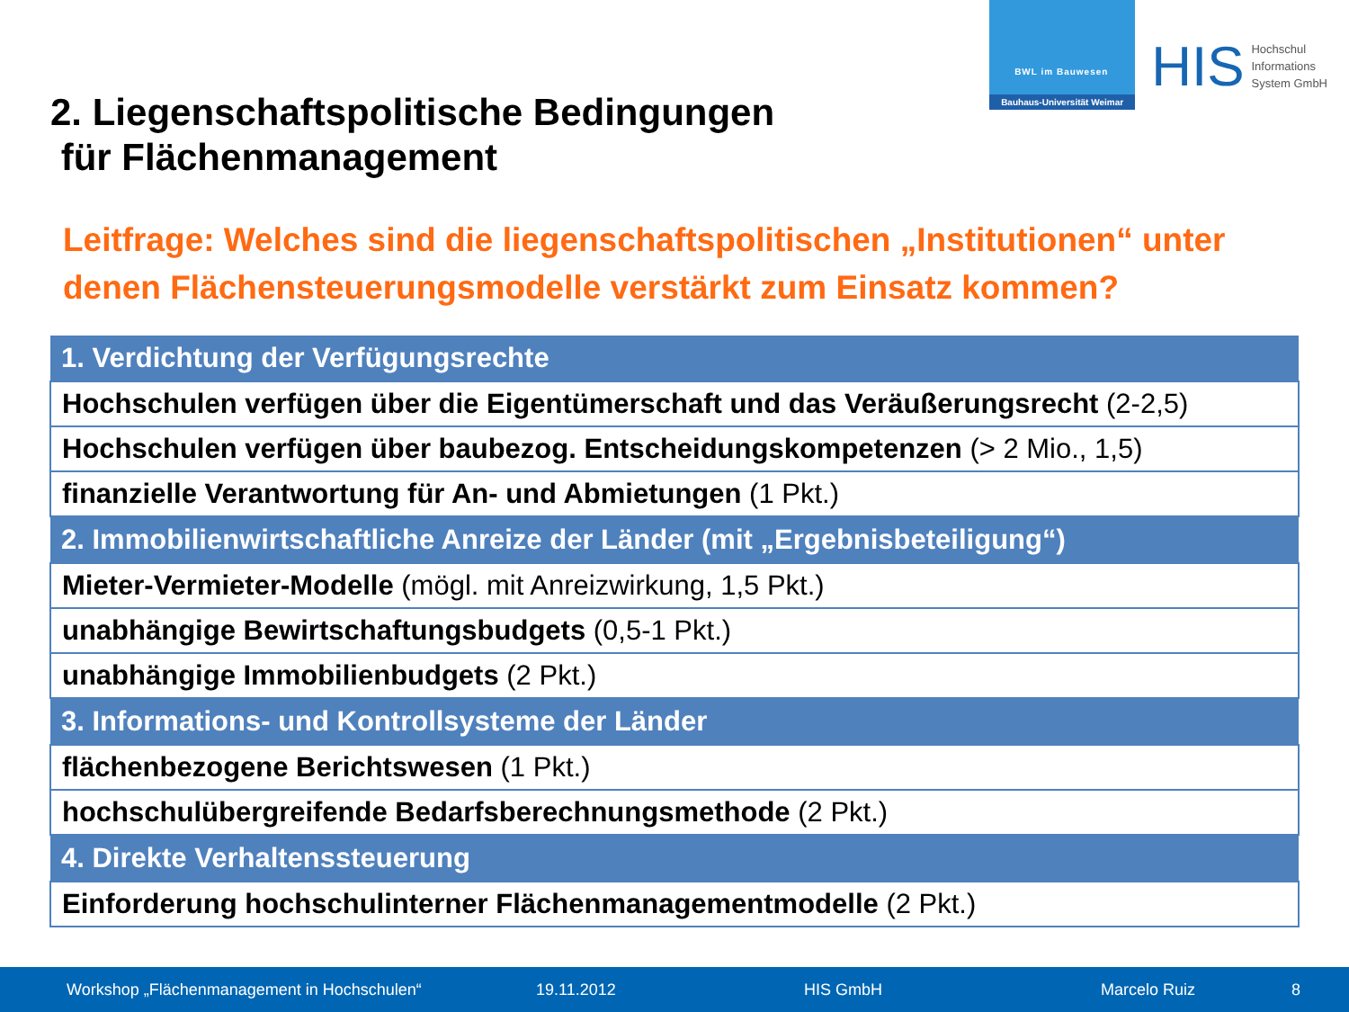BWL im Bauwesen
Bauhaus-Universität Weimar
HIS
Hochschul
Informations
System GmbH
2. Liegenschaftspolitische Bedingungen
für Flächenmanagement
Leitfrage: Welches sind die liegenschaftspolitischen „Institutionen“ unter denen Flächensteuerungsmodelle verstärkt zum Einsatz kommen?
| 1. Verdichtung der Verfügungsrechte |
| --- |
| Hochschulen verfügen über die Eigentümerschaft und das Veräußerungsrecht (2-2,5) |
| Hochschulen verfügen über baubezog. Entscheidungskompetenzen (> 2 Mio., 1,5) |
| finanzielle Verantwortung für An- und Abmietungen (1 Pkt.) |
| 2. Immobilienwirtschaftliche Anreize der Länder (mit „Ergebnisbeteiligung“) |
| Mieter-Vermieter-Modelle (mögl. mit Anreizwirkung, 1,5 Pkt.) |
| unabhängige Bewirtschaftungsbudgets (0,5-1 Pkt.) |
| unabhängige Immobilienbudgets (2 Pkt.) |
| 3. Informations- und Kontrollsysteme der Länder |
| flächenbezogene Berichtswesen (1 Pkt.) |
| hochschulübergreifende Bedarfsberechnungsmethode (2 Pkt.) |
| 4. Direkte Verhaltenssteuerung |
| Einforderung hochschulinterner Flächenmanagementmodelle (2 Pkt.) |
Workshop „Flächenmanagement in Hochschulen“ 19.11.2012 HIS GmbH Marcelo Ruiz 8